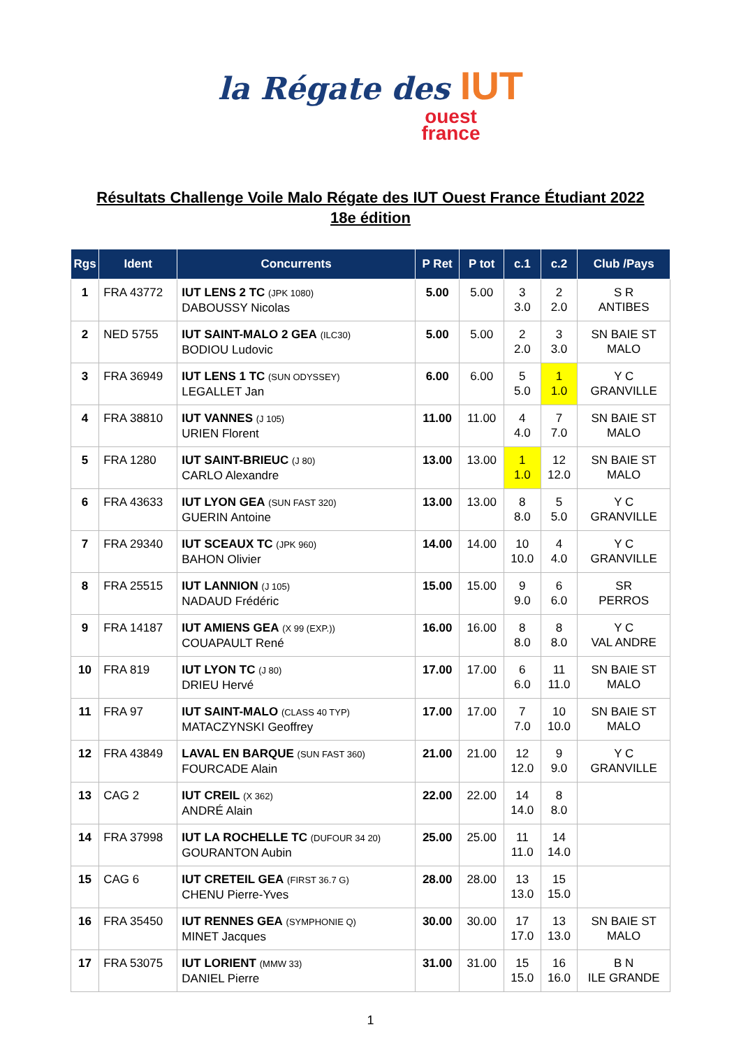la Régate des IUT
ouest
france
Résultats Challenge Voile Malo Régate des IUT Ouest France Étudiant 2022
18e édition
| Rgs | Ident | Concurrents | P Ret | P tot | c.1 | c.2 | Club /Pays |
| --- | --- | --- | --- | --- | --- | --- | --- |
| 1 | FRA 43772 | IUT LENS 2 TC (JPK 1080) DABOUSSY Nicolas | 5.00 | 5.00 | 3 3.0 | 2 2.0 | S R ANTIBES |
| 2 | NED 5755 | IUT SAINT-MALO 2 GEA (ILC30) BODIOU Ludovic | 5.00 | 5.00 | 2 2.0 | 3 3.0 | SN BAIE ST MALO |
| 3 | FRA 36949 | IUT LENS 1 TC (SUN ODYSSEY) LEGALLET Jan | 6.00 | 6.00 | 5 5.0 | 1 1.0 | Y C GRANVILLE |
| 4 | FRA 38810 | IUT VANNES (J 105) URIEN Florent | 11.00 | 11.00 | 4 4.0 | 7 7.0 | SN BAIE ST MALO |
| 5 | FRA 1280 | IUT SAINT-BRIEUC (J 80) CARLO Alexandre | 13.00 | 13.00 | 1 1.0 | 12 12.0 | SN BAIE ST MALO |
| 6 | FRA 43633 | IUT LYON GEA (SUN FAST 320) GUERIN Antoine | 13.00 | 13.00 | 8 8.0 | 5 5.0 | Y C GRANVILLE |
| 7 | FRA 29340 | IUT SCEAUX TC (JPK 960) BAHON Olivier | 14.00 | 14.00 | 10 10.0 | 4 4.0 | Y C GRANVILLE |
| 8 | FRA 25515 | IUT LANNION (J 105) NADAUD Frédéric | 15.00 | 15.00 | 9 9.0 | 6 6.0 | SR PERROS |
| 9 | FRA 14187 | IUT AMIENS GEA (X 99 (EXP.)) COUAPAULT René | 16.00 | 16.00 | 8 8.0 | 8 8.0 | Y C VAL ANDRE |
| 10 | FRA 819 | IUT LYON TC (J 80) DRIEU Hervé | 17.00 | 17.00 | 6 6.0 | 11 11.0 | SN BAIE ST MALO |
| 11 | FRA 97 | IUT SAINT-MALO (CLASS 40 TYP) MATACZYNSKI Geoffrey | 17.00 | 17.00 | 7 7.0 | 10 10.0 | SN BAIE ST MALO |
| 12 | FRA 43849 | LAVAL EN BARQUE (SUN FAST 360) FOURCADE Alain | 21.00 | 21.00 | 12 12.0 | 9 9.0 | Y C GRANVILLE |
| 13 | CAG 2 | IUT CREIL (X 362) ANDRÉ Alain | 22.00 | 22.00 | 14 14.0 | 8 8.0 | |
| 14 | FRA 37998 | IUT LA ROCHELLE TC (DUFOUR 34 20) GOURANTON Aubin | 25.00 | 25.00 | 11 11.0 | 14 14.0 | |
| 15 | CAG 6 | IUT CRETEIL GEA (FIRST 36.7 G) CHENU Pierre-Yves | 28.00 | 28.00 | 13 13.0 | 15 15.0 | |
| 16 | FRA 35450 | IUT RENNES GEA (SYMPHONIE Q) MINET Jacques | 30.00 | 30.00 | 17 17.0 | 13 13.0 | SN BAIE ST MALO |
| 17 | FRA 53075 | IUT LORIENT (MMW 33) DANIEL Pierre | 31.00 | 31.00 | 15 15.0 | 16 16.0 | B N ILE GRANDE |
1